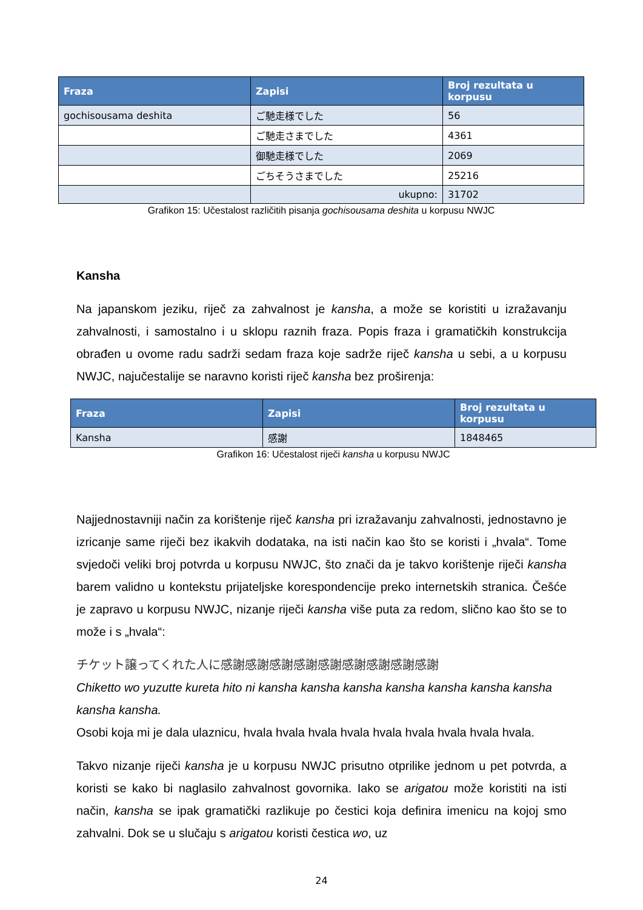| Fraza | Zapisi | Broj rezultata u korpusu |
| --- | --- | --- |
| gochisousama deshita | ご馳走様でした | 56 |
| | ご馳走さまでした | 4361 |
| | 御馳走様でした | 2069 |
| | ごちそうさまでした | 25216 |
| | ukupno: | 31702 |
Grafikon 15: Učestalost različitih pisanja gochisousama deshita u korpusu NWJC
Kansha
Na japanskom jeziku, riječ za zahvalnost je kansha, a može se koristiti u izražavanju zahvalnosti, i samostalno i u sklopu raznih fraza. Popis fraza i gramatičkih konstrukcija obrađen u ovome radu sadrži sedam fraza koje sadrže riječ kansha u sebi, a u korpusu NWJC, najučestalije se naravno koristi riječ kansha bez proširenja:
| Fraza | Zapisi | Broj rezultata u korpusu |
| --- | --- | --- |
| Kansha | 感謝 | 1848465 |
Grafikon 16: Učestalost riječi kansha u korpusu NWJC
Najjednostavniji način za korištenje riječ kansha pri izražavanju zahvalnosti, jednostavno je izricanje same riječi bez ikakvih dodataka, na isti način kao što se koristi i „hvala“. Tome svjedoči veliki broj potvrda u korpusu NWJC, što znači da je takvo korištenje riječi kansha barem validno u kontekstu prijateljske korespondencije preko internetskih stranica. Češće je zapravo u korpusu NWJC, nizanje riječi kansha više puta za redom, slično kao što se to može i s „hvala“:
チケット譲ってくれた人に感謝感謝感謝感謝感謝感謝感謝感謝感謝
Chiketto wo yuzutte kureta hito ni kansha kansha kansha kansha kansha kansha kansha kansha kansha.
Osobi koja mi je dala ulaznicu, hvala hvala hvala hvala hvala hvala hvala hvala hvala.
Takvo nizanje riječi kansha je u korpusu NWJC prisutno otprilike jednom u pet potvrda, a koristi se kako bi naglasilo zahvalnost govornika. Iako se arigatou može koristiti na isti način, kansha se ipak gramatički razlikuje po čestici koja definira imenicu na kojoj smo zahvalni. Dok se u slučaju s arigatou koristi čestica wo, uz
24